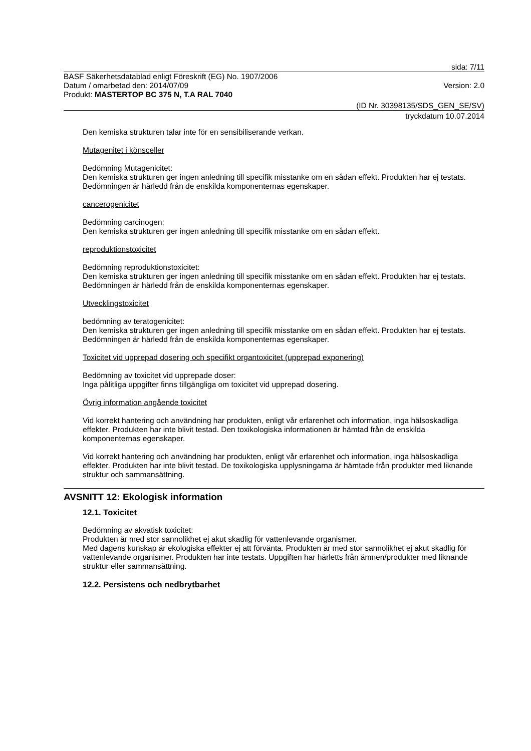sida: 7/11
BASF Säkerhetsdatablad enligt Föreskrift (EG) No. 1907/2006
Datum / omarbetad den: 2014/07/09 Version: 2.0
Produkt: MASTERTOP BC 375 N, T.A RAL 7040
(ID Nr. 30398135/SDS_GEN_SE/SV)
tryckdatum 10.07.2014
Den kemiska strukturen talar inte för en sensibiliserande verkan.
Mutagenitet i könsceller
Bedömning Mutagenicitet:
Den kemiska strukturen ger ingen anledning till specifik misstanke om en sådan effekt. Produkten har ej testats. Bedömningen är härledd från de enskilda komponenternas egenskaper.
cancerogenicitet
Bedömning carcinogen:
Den kemiska strukturen ger ingen anledning till specifik misstanke om en sådan effekt.
reproduktionstoxicitet
Bedömning reproduktionstoxicitet:
Den kemiska strukturen ger ingen anledning till specifik misstanke om en sådan effekt. Produkten har ej testats. Bedömningen är härledd från de enskilda komponenternas egenskaper.
Utvecklingstoxicitet
bedömning av teratogenicitet:
Den kemiska strukturen ger ingen anledning till specifik misstanke om en sådan effekt. Produkten har ej testats. Bedömningen är härledd från de enskilda komponenternas egenskaper.
Toxicitet vid upprepad dosering och specifikt organtoxicitet (upprepad exponering)
Bedömning av toxicitet vid upprepade doser:
Inga pålitliga uppgifter finns tillgängliga om toxicitet vid upprepad dosering.
Övrig information angående toxicitet
Vid korrekt hantering och användning har produkten, enligt vår erfarenhet och information, inga hälsoskadliga effekter. Produkten har inte blivit testad. Den toxikologiska informationen är hämtad från de enskilda komponenternas egenskaper.
Vid korrekt hantering och användning har produkten, enligt vår erfarenhet och information, inga hälsoskadliga effekter. Produkten har inte blivit testad. De toxikologiska upplysningarna är hämtade från produkter med liknande struktur och sammansättning.
AVSNITT 12: Ekologisk information
12.1. Toxicitet
Bedömning av akvatisk toxicitet:
Produkten är med stor sannolikhet ej akut skadlig för vattenlevande organismer.
Med dagens kunskap är ekologiska effekter ej att förvänta. Produkten är med stor sannolikhet ej akut skadlig för vattenlevande organismer. Produkten har inte testats. Uppgiften har härletts från ämnen/produkter med liknande struktur eller sammansättning.
12.2. Persistens och nedbrytbarhet